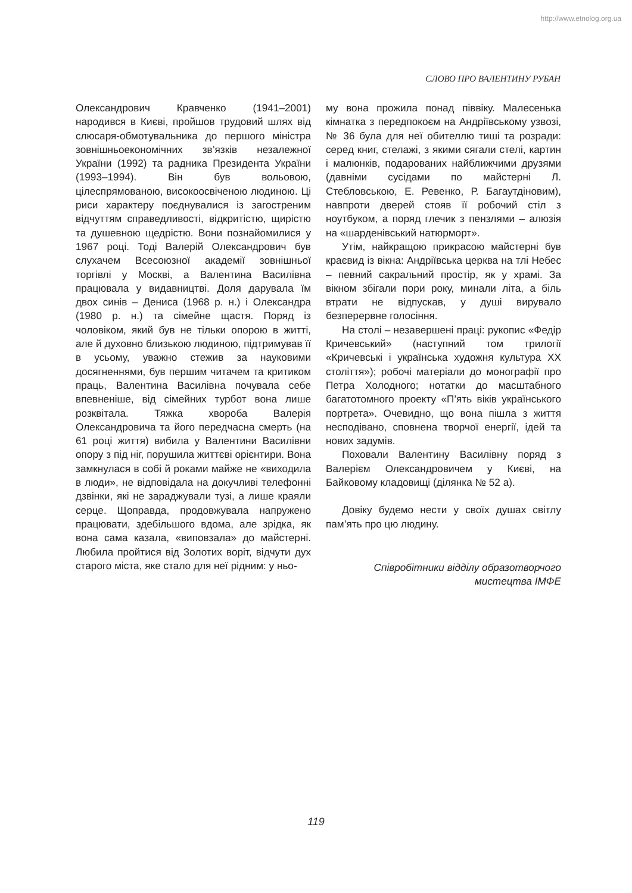http://www.etnolog.org.ua
СЛОВО ПРО ВАЛЕНТИНУ РУБАН
Олександрович Кравченко (1941–2001) народився в Києві, пройшов трудовий шлях від слюсаря-обмотувальника до першого міністра зовнішньоекономічних зв’язків незалежної України (1992) та радника Президента України (1993–1994). Він був вольовою, цілеспрямованою, високоосвіченою людиною. Ці риси характеру поєднувалися із загостреним відчуттям справедливості, відкритістю, щирістю та душевною щедрістю. Вони познайомилися у 1967 році. Тоді Валерій Олександрович був слухачем Всесоюзної академії зовнішньої торгівлі у Москві, а Валентина Василівна працювала у видавництві. Доля дарувала їм двох синів – Дениса (1968 р. н.) і Олександра (1980 р. н.) та сімейне щастя. Поряд із чоловіком, який був не тільки опорою в житті, але й духовно близькою людиною, підтримував її в усьому, уважно стежив за науковими досягненнями, був першим читачем та критиком праць, Валентина Василівна почувала себе впевненіше, від сімейних турбот вона лише розквітала. Тяжка хвороба Валерія Олександровича та його передчасна смерть (на 61 році життя) вибила у Валентини Василівни опору з під ніг, порушила життєві орієнтири. Вона замкнулася в собі й роками майже не «виходила в люди», не відповідала на докучливі телефонні дзвінки, які не зараджували тузі, а лише краяли серце. Щоправда, продовжувала напружено працювати, здебільшого вдома, але зрідка, як вона сама казала, «виповзала» до майстерні. Любила пройтися від Золотих воріт, відчути дух старого міста, яке стало для неї рідним: у ньо-
му вона прожила понад піввіку. Малесенька кімнатка з передпокоєм на Андріївському узвозі, № 36 була для неї обителлю тиші та розради: серед книг, стелажі, з якими сягали стелі, картин і малюнків, подарованих найближчими друзями (давніми сусідами по майстерні Л. Стебловською, Е. Ревенко, Р. Багаутдіновим), навпроти дверей стояв її робочий стіл з ноутбуком, а поряд глечик з пензлями – алюзія на «шарденівський натюрморт».
Утім, найкращою прикрасою майстерні був краєвид із вікна: Андріївська церква на тлі Небес – певний сакральний простір, як у храмі. За вікном збігали пори року, минали літа, а біль втрати не відпускав, у душі вирувало безперервне голосіння.
На столі – незавершені праці: рукопис «Федір Кричевський» (наступний том трилогії «Кричевські і українська художня культура ХХ століття»); робочі матеріали до монографії про Петра Холодного; нотатки до масштабного багатотомного проекту «П’ять віків українського портрета». Очевидно, що вона пішла з життя несподівано, сповнена творчої енергії, ідей та нових задумів.
Поховали Валентину Василівну поряд з Валерієм Олександровичем у Києві, на Байковому кладовищі (ділянка № 52 а).
Довіку будемо нести у своїх душах світлу пам’ять про цю людину.
Співробітники відділу образотворчого
мистецтва ІМФЕ
119